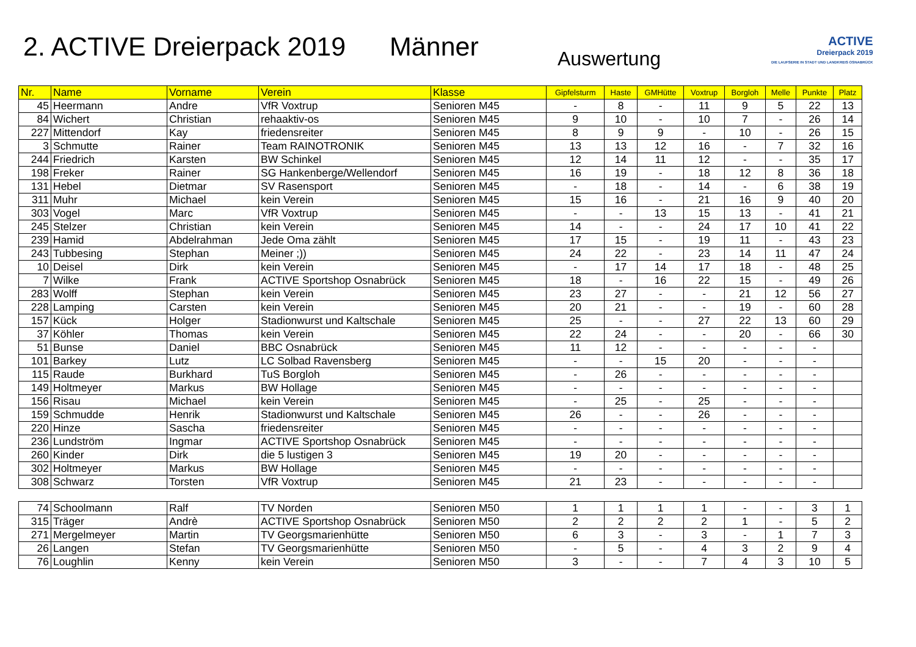2. ACTIVE Dreierpack 2019
Männer
Auswertung
ACTIVE
Dreierpack 2019
DIE LAUFSERIE IN STADT UND LANDKREIS OSNABRÜCK
| Nr. | Name | Vorname | Verein | Klasse | Gipfelsturm | Haste | GMHütte | Voxtrup | Borgloh | Melle | Punkte | Platz |
| --- | --- | --- | --- | --- | --- | --- | --- | --- | --- | --- | --- | --- |
| 45 | Heermann | Andre | VfR Voxtrup | Senioren M45 | - | 8 | - | 11 | 9 | 5 | 22 | 13 |
| 84 | Wichert | Christian | rehaaktiv-os | Senioren M45 | 9 | 10 | - | 10 | 7 | - | 26 | 14 |
| 227 | Mittendorf | Kay | friedensreiter | Senioren M45 | 8 | 9 | 9 | - | 10 | - | 26 | 15 |
| 3 | Schmutte | Rainer | Team RAINOTRONIK | Senioren M45 | 13 | 13 | 12 | 16 | - | 7 | 32 | 16 |
| 244 | Friedrich | Karsten | BW Schinkel | Senioren M45 | 12 | 14 | 11 | 12 | - | - | 35 | 17 |
| 198 | Freker | Rainer | SG Hankenberge/Wellendorf | Senioren M45 | 16 | 19 | - | 18 | 12 | 8 | 36 | 18 |
| 131 | Hebel | Dietmar | SV Rasensport | Senioren M45 | - | 18 | - | 14 | - | 6 | 38 | 19 |
| 311 | Muhr | Michael | kein Verein | Senioren M45 | 15 | 16 | - | 21 | 16 | 9 | 40 | 20 |
| 303 | Vogel | Marc | VfR Voxtrup | Senioren M45 | - | - | 13 | 15 | 13 | - | 41 | 21 |
| 245 | Stelzer | Christian | kein Verein | Senioren M45 | 14 | - | - | 24 | 17 | 10 | 41 | 22 |
| 239 | Hamid | Abdelrahman | Jede Oma zählt | Senioren M45 | 17 | 15 | - | 19 | 11 | - | 43 | 23 |
| 243 | Tubbesing | Stephan | Meiner ;)) | Senioren M45 | 24 | 22 | - | 23 | 14 | 11 | 47 | 24 |
| 10 | Deisel | Dirk | kein Verein | Senioren M45 | - | 17 | 14 | 17 | 18 | - | 48 | 25 |
| 7 | Wilke | Frank | ACTIVE Sportshop Osnabrück | Senioren M45 | 18 | - | 16 | 22 | 15 | - | 49 | 26 |
| 283 | Wolff | Stephan | kein Verein | Senioren M45 | 23 | 27 | - | - | 21 | 12 | 56 | 27 |
| 228 | Lamping | Carsten | kein Verein | Senioren M45 | 20 | 21 | - | - | 19 | - | 60 | 28 |
| 157 | Kück | Holger | Stadionwurst und Kaltschale | Senioren M45 | 25 | - | - | 27 | 22 | 13 | 60 | 29 |
| 37 | Köhler | Thomas | kein Verein | Senioren M45 | 22 | 24 | - | - | 20 | - | 66 | 30 |
| 51 | Bunse | Daniel | BBC Osnabrück | Senioren M45 | 11 | 12 | - | - | - | - | - | |
| 101 | Barkey | Lutz | LC Solbad Ravensberg | Senioren M45 | - | - | 15 | 20 | - | - | - | |
| 115 | Raude | Burkhard | TuS Borgloh | Senioren M45 | - | 26 | - | - | - | - | - | |
| 149 | Holtmeyer | Markus | BW Hollage | Senioren M45 | - | - | - | - | - | - | - | |
| 156 | Risau | Michael | kein Verein | Senioren M45 | - | 25 | - | 25 | - | - | - | |
| 159 | Schmudde | Henrik | Stadionwurst und Kaltschale | Senioren M45 | 26 | - | - | 26 | - | - | - | |
| 220 | Hinze | Sascha | friedensreiter | Senioren M45 | - | - | - | - | - | - | - | |
| 236 | Lundström | Ingmar | ACTIVE Sportshop Osnabrück | Senioren M45 | - | - | - | - | - | - | - | |
| 260 | Kinder | Dirk | die 5 lustigen 3 | Senioren M45 | 19 | 20 | - | - | - | - | - | |
| 302 | Holtmeyer | Markus | BW Hollage | Senioren M45 | - | - | - | - | - | - | - | |
| 308 | Schwarz | Torsten | VfR Voxtrup | Senioren M45 | 21 | 23 | - | - | - | - | - | |
| 74 | Schoolmann | Ralf | TV Norden | Senioren M50 | 1 | 1 | 1 | 1 | - | - | 3 | 1 |
| 315 | Träger | Andrè | ACTIVE Sportshop Osnabrück | Senioren M50 | 2 | 2 | 2 | 2 | 1 | - | 5 | 2 |
| 271 | Mergelmeyer | Martin | TV Georgsmarienhütte | Senioren M50 | 6 | 3 | - | 3 | - | 1 | 7 | 3 |
| 26 | Langen | Stefan | TV Georgsmarienhütte | Senioren M50 | - | 5 | - | 4 | 3 | 2 | 9 | 4 |
| 76 | Loughlin | Kenny | kein Verein | Senioren M50 | 3 | - | - | 7 | 4 | 3 | 10 | 5 |